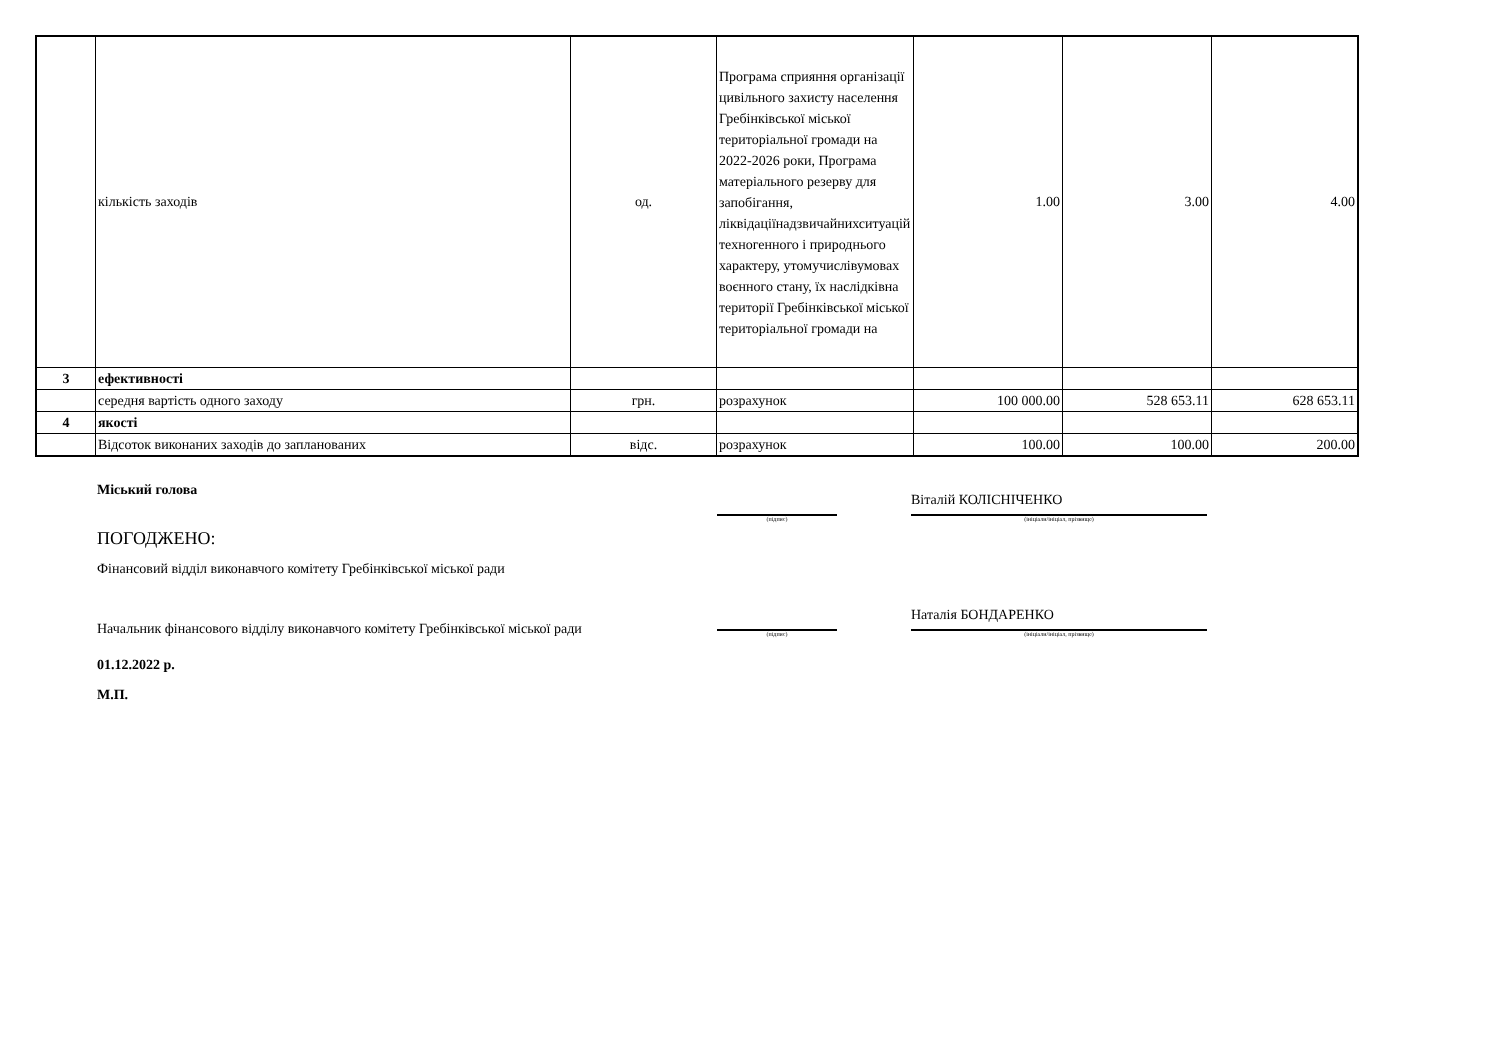| | кількість заходів | од. | Програма сприяння організації цивільного захисту населення Гребінківської міської територіальної громади на 2022-2026 роки, Програма матеріального резерву для запобігання, ліквідаціїнадзвичайнихситуацій техногенного і природнього характеру, утомучислівумовах воєнного стану, їх наслідківна території Гребінківської міської територіальної громади на | 1.00 | 3.00 | 4.00 |
| 3 | ефективності | | | | | |
| | середня вартість одного заходу | грн. | розрахунок | 100 000.00 | 528 653.11 | 628 653.11 |
| 4 | якості | | | | | |
| | Відсоток виконаних заходів до запланованих | відс. | розрахунок | 100.00 | 100.00 | 200.00 |
Міський голова
(підпис)
Віталій КОЛІСНІЧЕНКО
(ініціали/ініціал, прізвище)
ПОГОДЖЕНО:
Фінансовий відділ виконавчого комітету Гребінківської міської ради
Начальник фінансового відділу виконавчого комітету Гребінківської міської ради
(підпис)
Наталія БОНДАРЕНКО
(ініціали/ініціал, прізвище)
01.12.2022 р.
М.П.